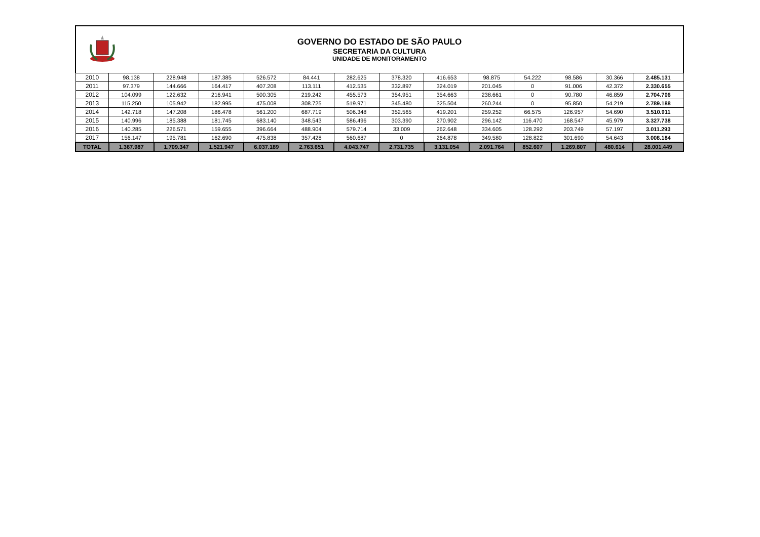GOVERNO DO ESTADO DE SÃO PAULO
SECRETARIA DA CULTURA
UNIDADE DE MONITORAMENTO
| 2010 | 98.138 | 228.948 | 187.385 | 526.572 | 84.441 | 282.625 | 378.320 | 416.653 | 98.875 | 54.222 | 98.586 | 30.366 | 2.485.131 |
| 2011 | 97.379 | 144.666 | 164.417 | 407.208 | 113.111 | 412.535 | 332.897 | 324.019 | 201.045 | 0 | 91.006 | 42.372 | 2.330.655 |
| 2012 | 104.099 | 122.632 | 216.941 | 500.305 | 219.242 | 455.573 | 354.951 | 354.663 | 238.661 | 0 | 90.780 | 46.859 | 2.704.706 |
| 2013 | 115.250 | 105.942 | 182.995 | 475.008 | 308.725 | 519.971 | 345.480 | 325.504 | 260.244 | 0 | 95.850 | 54.219 | 2.789.188 |
| 2014 | 142.718 | 147.208 | 186.478 | 561.200 | 687.719 | 506.348 | 352.565 | 419.201 | 259.252 | 66.575 | 126.957 | 54.690 | 3.510.911 |
| 2015 | 140.996 | 185.388 | 181.745 | 683.140 | 348.543 | 586.496 | 303.390 | 270.902 | 296.142 | 116.470 | 168.547 | 45.979 | 3.327.738 |
| 2016 | 140.285 | 226.571 | 159.655 | 396.664 | 488.904 | 579.714 | 33.009 | 262.648 | 334.605 | 128.292 | 203.749 | 57.197 | 3.011.293 |
| 2017 | 156.147 | 195.781 | 162.690 | 475.838 | 357.428 | 560.687 | 0 | 264.878 | 349.580 | 128.822 | 301.690 | 54.643 | 3.008.184 |
| TOTAL | 1.367.987 | 1.709.347 | 1.521.947 | 6.037.189 | 2.763.651 | 4.043.747 | 2.731.735 | 3.131.054 | 2.091.764 | 852.607 | 1.269.807 | 480.614 | 28.001.449 |